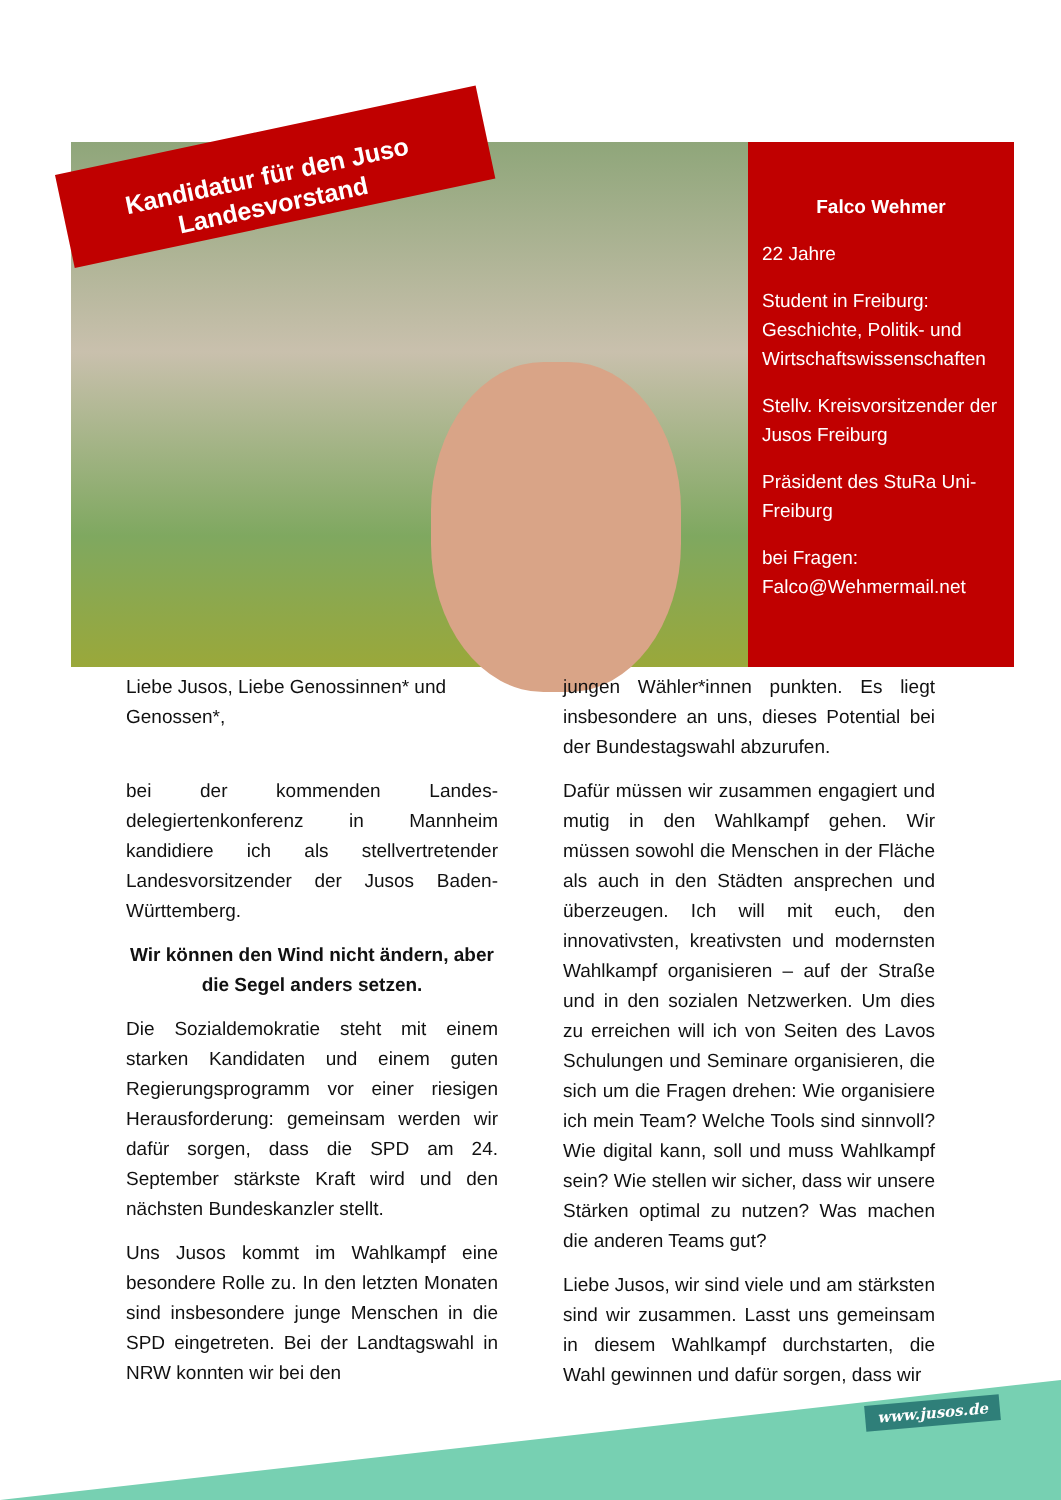Kandidatur für den Juso Landesvorstand
Falco Wehmer
22 Jahre
Student in Freiburg: Geschichte, Politik- und Wirtschaftswissenschaften
Stellv. Kreisvorsitzender der Jusos Freiburg
Präsident des StuRa Uni-Freiburg
bei Fragen: Falco@Wehmermail.net
Liebe Jusos, Liebe Genossinnen* und Genossen*,
bei der kommenden Landes-delegiertenkonferenz in Mannheim kandidiere ich als stellvertretender Landesvorsitzender der Jusos Baden-Württemberg.
Wir können den Wind nicht ändern, aber die Segel anders setzen.
Die Sozialdemokratie steht mit einem starken Kandidaten und einem guten Regierungsprogramm vor einer riesigen Herausforderung: gemeinsam werden wir dafür sorgen, dass die SPD am 24. September stärkste Kraft wird und den nächsten Bundeskanzler stellt.
Uns Jusos kommt im Wahlkampf eine besondere Rolle zu. In den letzten Monaten sind insbesondere junge Menschen in die SPD eingetreten. Bei der Landtagswahl in NRW konnten wir bei den
jungen Wähler*innen punkten. Es liegt insbesondere an uns, dieses Potential bei der Bundestagswahl abzurufen.
Dafür müssen wir zusammen engagiert und mutig in den Wahlkampf gehen. Wir müssen sowohl die Menschen in der Fläche als auch in den Städten ansprechen und überzeugen. Ich will mit euch, den innovativsten, kreativsten und modernsten Wahlkampf organisieren – auf der Straße und in den sozialen Netzwerken. Um dies zu erreichen will ich von Seiten des Lavos Schulungen und Seminare organisieren, die sich um die Fragen drehen: Wie organisiere ich mein Team? Welche Tools sind sinnvoll? Wie digital kann, soll und muss Wahlkampf sein? Wie stellen wir sicher, dass wir unsere Stärken optimal zu nutzen? Was machen die anderen Teams gut?
Liebe Jusos, wir sind viele und am stärksten sind wir zusammen. Lasst uns gemeinsam in diesem Wahlkampf durchstarten, die Wahl gewinnen und dafür sorgen, dass wir
www.jusos.de